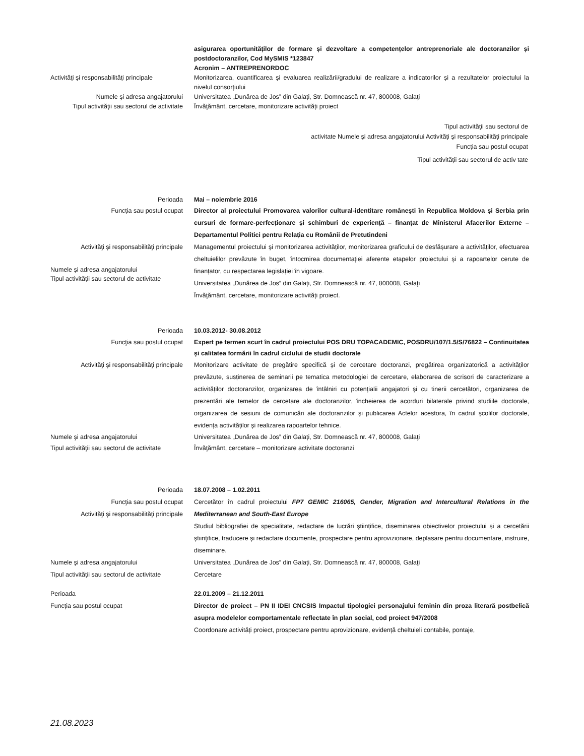asigurarea oportunităților de formare și dezvoltare a competențelor antreprenoriale ale doctoranzilor și postdoctoranzilor, Cod MySMIS *123847
Acronim – ANTREPRENORDOC
Activităţi şi responsabilităţi principale
Monitorizarea, cuantificarea și evaluarea realizării/gradului de realizare a indicatorilor și a rezultatelor proiectului la nivelul consorțiului
Numele şi adresa angajatorului
Tipul activităţii sau sectorul de activitate
Universitatea „Dunărea de Jos” din Galați, Str. Domnească nr. 47, 800008, Galaţi
Învăţământ, cercetare, monitorizare activități proiect
Tipul activităţii sau sectorul de
activitate Numele şi adresa angajatorului Activităţi şi responsabilităţi principale
Funcţia sau postul ocupat
Tipul activităţii sau sectorul de activ tate
Perioada Mai – noiembrie 2016
Funcţia sau postul ocupat Director al proiectului Promovarea valorilor cultural-identitare românești în Republica Moldova și Serbia prin cursuri de formare-perfecționare și schimburi de experiență – finanțat de Ministerul Afacerilor Externe – Departamentul Politici pentru Relația cu Românii de Pretutindeni
Activităţi şi responsabilităţi principale
Numele şi adresa angajatorului
Tipul activităţii sau sectorul de activitate
Managementul proiectului și monitorizarea activităților, monitorizarea graficului de desfășurare a activităților, efectuarea cheltuielilor prevăzute în buget, întocmirea documentației aferente etapelor proiectului și a rapoartelor cerute de finanțator, cu respectarea legislației în vigoare.
Universitatea „Dunărea de Jos” din Galați, Str. Domnească nr. 47, 800008, Galaţi
Învăţământ, cercetare, monitorizare activități proiect.
Perioada 10.03.2012- 30.08.2012
Funcţia sau postul ocupat Expert pe termen scurt în cadrul proiectului POS DRU TOPACADEMIC, POSDRU/107/1.5/S/76822 – Continuitatea și calitatea formării în cadrul ciclului de studii doctorale
Activităţi şi responsabilităţi principale
Monitorizare activitate de pregătire specifică și de cercetare doctoranzi, pregătirea organizatorică a activităților prevăzute, susținerea de seminarii pe tematica metodologiei de cercetare, elaborarea de scrisori de caracterizare a activităților doctoranzilor, organizarea de întâlniri cu potențialii angajatori și cu tinerii cercetători, organizarea de prezentări ale temelor de cercetare ale doctoranzilor, încheierea de acorduri bilaterale privind studiile doctorale, organizarea de sesiuni de comunicări ale doctoranzilor și publicarea Actelor acestora, în cadrul școlilor doctorale, evidența activităților și realizarea rapoartelor tehnice.
Numele şi adresa angajatorului
Tipul activităţii sau sectorul de activitate
Universitatea „Dunărea de Jos” din Galați, Str. Domnească nr. 47, 800008, Galaţi
Învăţământ, cercetare – monitorizare activitate doctoranzi
Perioada 18.07.2008 – 1.02.2011
Funcţia sau postul ocupat
Activităţi şi responsabilităţi principale
Cercetător în cadrul proiectului FP7 GEMIC 216065, Gender, Migration and Intercultural Relations in the Mediterranean and South-East Europe
Numele şi adresa angajatorului
Tipul activităţii sau sectorul de activitate
Studiul bibliografiei de specialitate, redactare de lucrări științifice, diseminarea obiectivelor proiectului și a cercetării științifice, traducere și redactare documente, prospectare pentru aprovizionare, deplasare pentru documentare, instruire, diseminare.
Universitatea „Dunărea de Jos” din Galați, Str. Domnească nr. 47, 800008, Galaţi
Cercetare
Perioada
Funcţia sau postul ocupat
22.01.2009 – 21.12.2011
Director de proiect – PN II IDEI CNCSIS Impactul tipologiei personajului feminin din proza literară postbelică asupra modelelor comportamentale reflectate în plan social, cod proiect 947/2008
Coordonare activități proiect, prospectare pentru aprovizionare, evidență cheltuieli contabile, pontaje,
21.08.2023